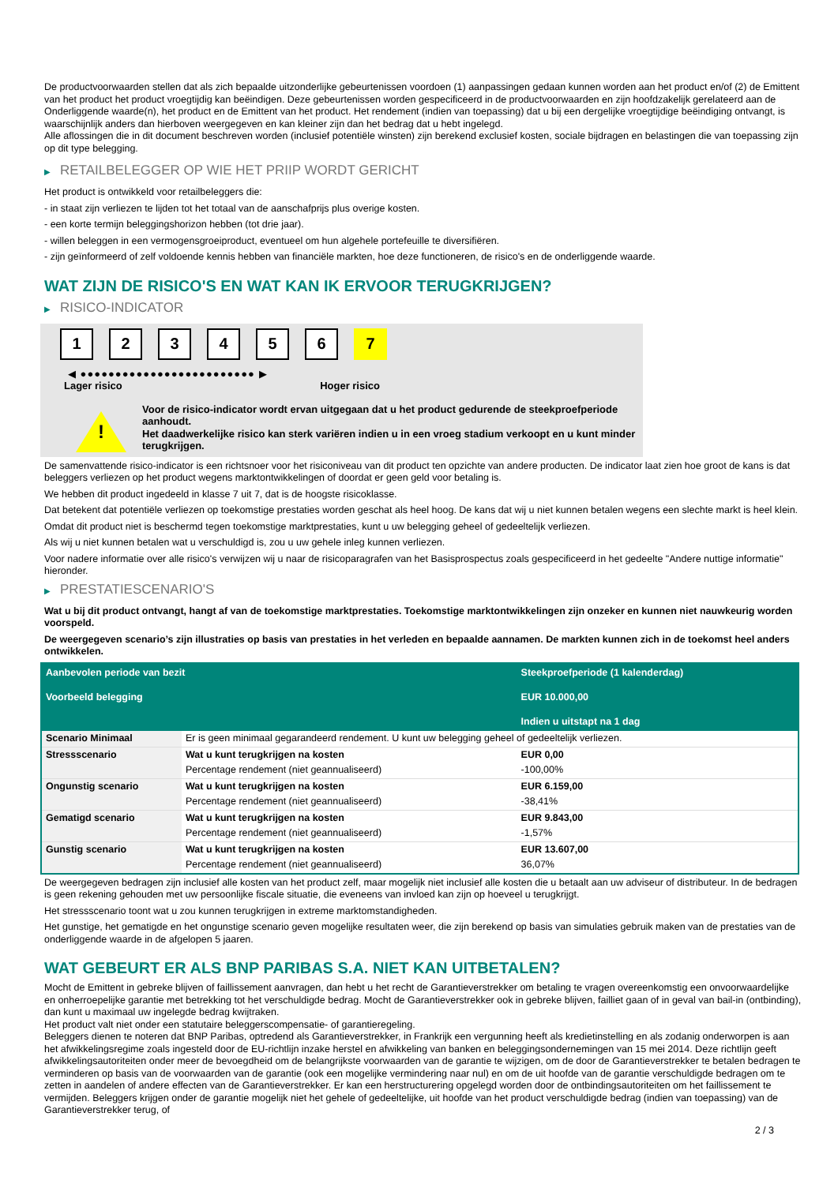De productvoorwaarden stellen dat als zich bepaalde uitzonderlijke gebeurtenissen voordoen (1) aanpassingen gedaan kunnen worden aan het product en/of (2) de Emittent van het product het product vroegtijdig kan beëindigen. Deze gebeurtenissen worden gespecificeerd in de productvoorwaarden en zijn hoofdzakelijk gerelateerd aan de Onderliggende waarde(n), het product en de Emittent van het product. Het rendement (indien van toepassing) dat u bij een dergelijke vroegtijdige beëindiging ontvangt, is waarschijnlijk anders dan hierboven weergegeven en kan kleiner zijn dan het bedrag dat u hebt ingelegd.
Alle aflossingen die in dit document beschreven worden (inclusief potentiële winsten) zijn berekend exclusief kosten, sociale bijdragen en belastingen die van toepassing zijn op dit type belegging.
▶ RETAILBELEGGER OP WIE HET PRIIP WORDT GERICHT
Het product is ontwikkeld voor retailbeleggers die:
- in staat zijn verliezen te lijden tot het totaal van de aanschafprijs plus overige kosten.
- een korte termijn beleggingshorizon hebben (tot drie jaar).
- willen beleggen in een vermogensgroeiproduct, eventueel om hun algehele portefeuille te diversifiëren.
- zijn geïnformeerd of zelf voldoende kennis hebben van financiële markten, hoe deze functioneren, de risico's en de onderliggende waarde.
WAT ZIJN DE RISICO'S EN WAT KAN IK ERVOOR TERUGKRIJGEN?
▶ RISICO-INDICATOR
1 2 3 4 5 6 7
◀ ●●●●●●●●●●●●●●●●●●●●●●●●● ▶
Lager risico Hoger risico
!
Voor de risico-indicator wordt ervan uitgegaan dat u het product gedurende de steekproefperiode aanhoudt.
Het daadwerkelijke risico kan sterk variëren indien u in een vroeg stadium verkoopt en u kunt minder terugkrijgen.
De samenvattende risico-indicator is een richtsnoer voor het risiconiveau van dit product ten opzichte van andere producten. De indicator laat zien hoe groot de kans is dat beleggers verliezen op het product wegens marktontwikkelingen of doordat er geen geld voor betaling is.
We hebben dit product ingedeeld in klasse 7 uit 7, dat is de hoogste risicoklasse.
Dat betekent dat potentiële verliezen op toekomstige prestaties worden geschat als heel hoog. De kans dat wij u niet kunnen betalen wegens een slechte markt is heel klein.
Omdat dit product niet is beschermd tegen toekomstige marktprestaties, kunt u uw belegging geheel of gedeeltelijk verliezen.
Als wij u niet kunnen betalen wat u verschuldigd is, zou u uw gehele inleg kunnen verliezen.
Voor nadere informatie over alle risico's verwijzen wij u naar de risicoparagrafen van het Basisprospectus zoals gespecificeerd in het gedeelte "Andere nuttige informatie" hieronder.
▶ PRESTATIESCENARIO'S
Wat u bij dit product ontvangt, hangt af van de toekomstige marktprestaties. Toekomstige marktontwikkelingen zijn onzeker en kunnen niet nauwkeurig worden voorspeld.
De weergegeven scenario’s zijn illustraties op basis van prestaties in het verleden en bepaalde aannamen. De markten kunnen zich in de toekomst heel anders ontwikkelen.
| Aanbevolen periode van bezit Voorbeeld belegging | | Steekproefperiode (1 kalenderdag) EUR 10.000,00 Indien u uitstapt na 1 dag |
| --- | --- | --- |
| Scenario Minimaal | Er is geen minimaal gegarandeerd rendement. U kunt uw belegging geheel of gedeeltelijk verliezen. | |
| Stressscenario | Wat u kunt terugkrijgen na kosten | EUR 0,00 |
| | Percentage rendement (niet geannualiseerd) | -100,00% |
| Ongunstig scenario | Wat u kunt terugkrijgen na kosten | EUR 6.159,00 |
| | Percentage rendement (niet geannualiseerd) | -38,41% |
| Gematigd scenario | Wat u kunt terugkrijgen na kosten | EUR 9.843,00 |
| | Percentage rendement (niet geannualiseerd) | -1,57% |
| Gunstig scenario | Wat u kunt terugkrijgen na kosten | EUR 13.607,00 |
| | Percentage rendement (niet geannualiseerd) | 36,07% |
De weergegeven bedragen zijn inclusief alle kosten van het product zelf, maar mogelijk niet inclusief alle kosten die u betaalt aan uw adviseur of distributeur. In de bedragen is geen rekening gehouden met uw persoonlijke fiscale situatie, die eveneens van invloed kan zijn op hoeveel u terugkrijgt.
Het stressscenario toont wat u zou kunnen terugkrijgen in extreme marktomstandigheden.
Het gunstige, het gematigde en het ongunstige scenario geven mogelijke resultaten weer, die zijn berekend op basis van simulaties gebruik maken van de prestaties van de onderliggende waarde in de afgelopen 5 jaaren.
WAT GEBEURT ER ALS BNP PARIBAS S.A. NIET KAN UITBETALEN?
Mocht de Emittent in gebreke blijven of faillissement aanvragen, dan hebt u het recht de Garantieverstrekker om betaling te vragen overeenkomstig een onvoorwaardelijke en onherroepelijke garantie met betrekking tot het verschuldigde bedrag. Mocht de Garantieverstrekker ook in gebreke blijven, failliet gaan of in geval van bail-in (ontbinding), dan kunt u maximaal uw ingelegde bedrag kwijtraken.
Het product valt niet onder een statutaire beleggerscompensatie- of garantieregeling.
Beleggers dienen te noteren dat BNP Paribas, optredend als Garantieverstrekker, in Frankrijk een vergunning heeft als kredietinstelling en als zodanig onderworpen is aan het afwikkelingsregime zoals ingesteld door de EU-richtlijn inzake herstel en afwikkeling van banken en beleggingsondernemingen van 15 mei 2014. Deze richtlijn geeft afwikkelingsautoriteiten onder meer de bevoegdheid om de belangrijkste voorwaarden van de garantie te wijzigen, om de door de Garantieverstrekker te betalen bedragen te verminderen op basis van de voorwaarden van de garantie (ook een mogelijke vermindering naar nul) en om de uit hoofde van de garantie verschuldigde bedragen om te zetten in aandelen of andere effecten van de Garantieverstrekker. Er kan een herstructurering opgelegd worden door de ontbindingsautoriteiten om het faillissement te vermijden. Beleggers krijgen onder de garantie mogelijk niet het gehele of gedeeltelijke, uit hoofde van het product verschuldigde bedrag (indien van toepassing) van de Garantieverstrekker terug, of
2 / 3